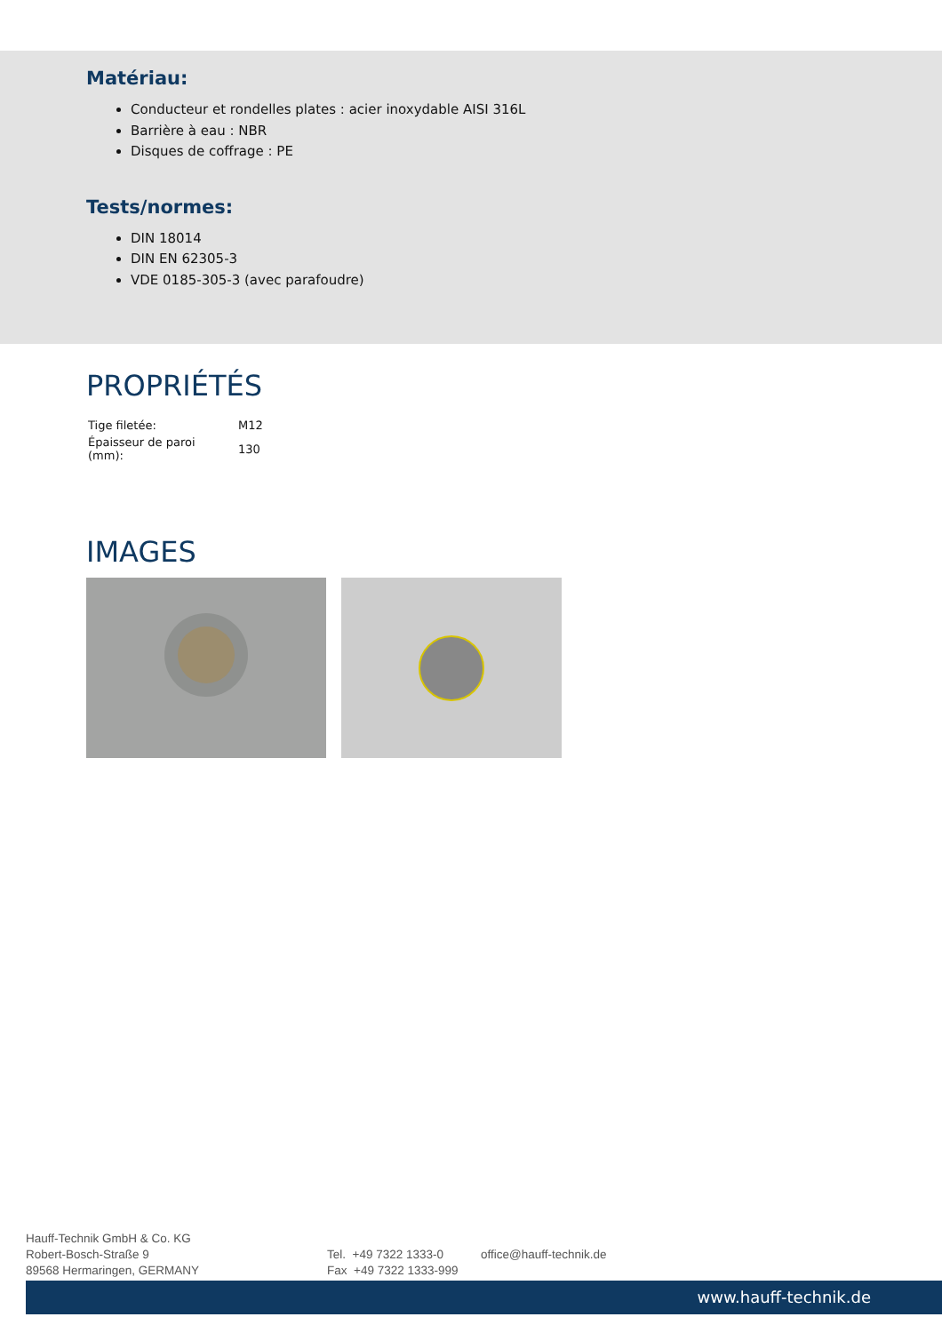Matériau:
Conducteur et rondelles plates : acier inoxydable AISI 316L
Barrière à eau : NBR
Disques de coffrage : PE
Tests/normes:
DIN 18014
DIN EN 62305-3
VDE 0185-305-3 (avec parafoudre)
PROPRIÉTÉS
| Tige filetée: | M12 |
| Épaisseur de paroi (mm): | 130 |
IMAGES
Hauff-Technik GmbH & Co. KG
Robert-Bosch-Straße 9
89568 Hermaringen, GERMANY
Tel. +49 7322 1333-0
Fax +49 7322 1333-999
office@hauff-technik.de
www.hauff-technik.de